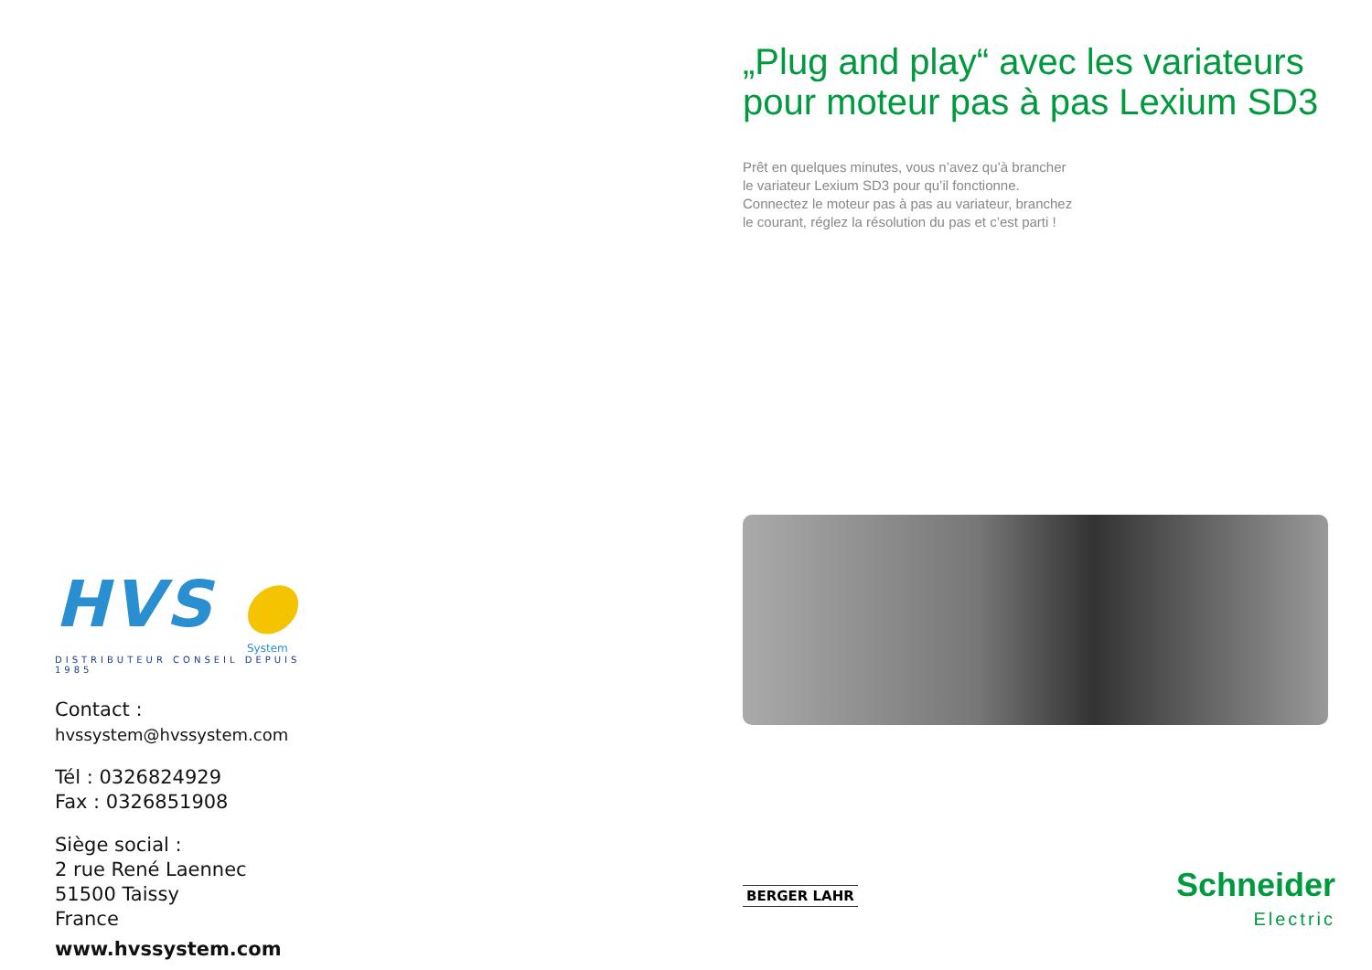HVS ●
System
DISTRIBUTEUR CONSEIL DEPUIS 1985
Contact :
hvssystem@hvssystem.com
Tél : 0326824929
Fax : 0326851908
Siège social :
2 rue René Laennec
51500 Taissy
France
www.hvssystem.com
„Plug and play“ avec les variateurs pour moteur pas à pas Lexium SD3
Prêt en quelques minutes, vous n’avez qu’à brancher
le variateur Lexium SD3 pour qu’il fonctionne.
Connectez le moteur pas à pas au variateur, branchez
le courant, réglez la résolution du pas et c’est parti !
BERGER LAHR
Schneider
Electric